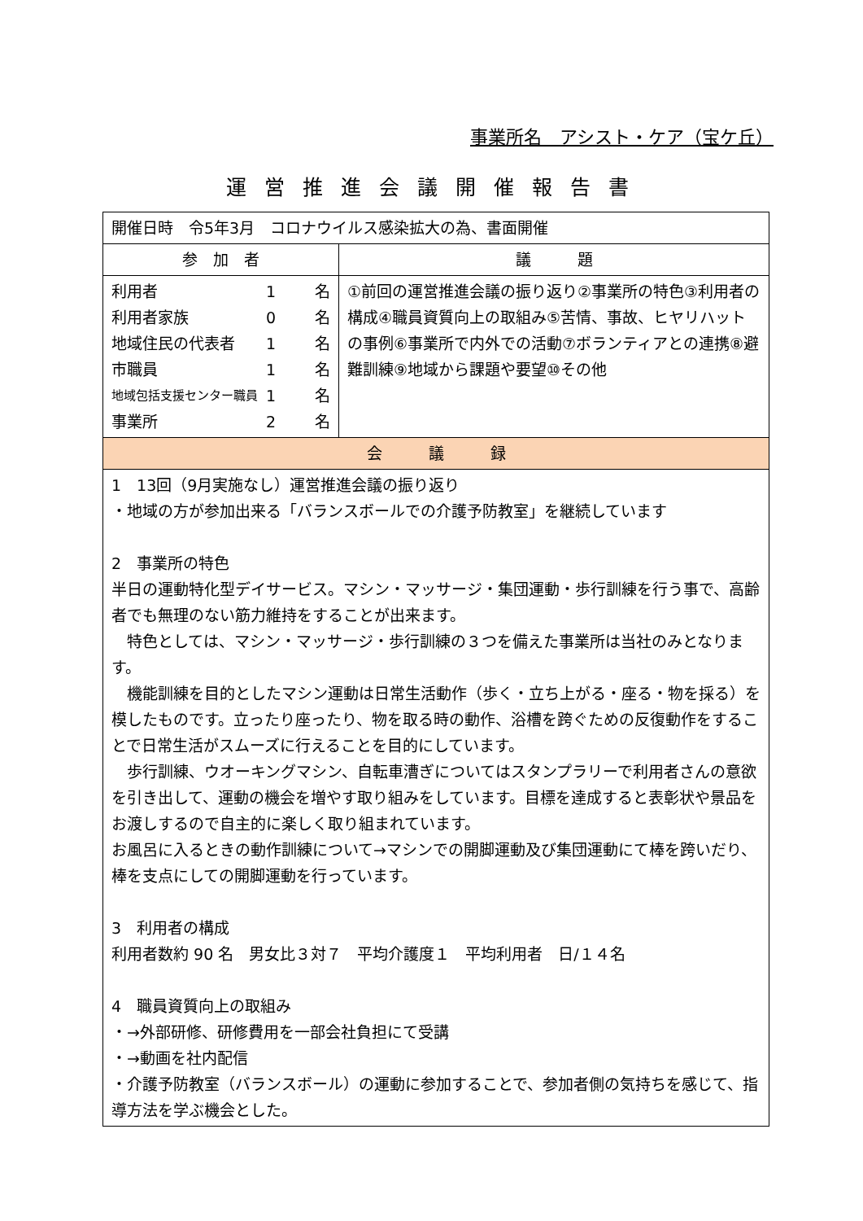事業所名　アシスト・ケア（宝ケ丘）
運営推進会議開催報告書
| 開催日時 令5年3月 コロナウイルス感染拡大の為、書面開催 | |
| 参 加 者 | 議 題 |
| 利用者 1 名 利用者家族 0 名 地域住民の代表者 1 名 市職員 1 名 地域包括支援センター職員 1 名 事業所 2 名 | ①前回の運営推進会議の振り返り②事業所の特色③利用者の構成④職員資質向上の取組み⑤苦情、事故、ヒヤリハットの事例⑥事業所で内外での活動⑦ボランティアとの連携⑧避難訓練⑨地域から課題や要望⑩その他 |
| 会 議 録 | |
| 1 13回（9月実施なし）運営推進会議の振り返り ・地域の方が参加出来る「バランスボールでの介護予防教室」を継続しています 2 事業所の特色 半日の運動特化型デイサービス。マシン・マッサージ・集団運動・歩行訓練を行う事で、高齢者でも無理のない筋力維持をすることが出来ます。 特色としては、マシン・マッサージ・歩行訓練の３つを備えた事業所は当社のみとなります。 機能訓練を目的としたマシン運動は日常生活動作（歩く・立ち上がる・座る・物を採る）を模したものです。立ったり座ったり、物を取る時の動作、浴槽を跨ぐための反復動作をすることで日常生活がスムーズに行えることを目的にしています。 歩行訓練、ウオーキングマシン、自転車漕ぎについてはスタンプラリーで利用者さんの意欲を引き出して、運動の機会を増やす取り組みをしています。目標を達成すると表彰状や景品をお渡しするので自主的に楽しく取り組まれています。 お風呂に入るときの動作訓練について→マシンでの開脚運動及び集団運動にて棒を跨いだり、棒を支点にしての開脚運動を行っています。 3 利用者の構成 利用者数約 90 名 男女比３対７ 平均介護度１ 平均利用者 日/１４名 4 職員資質向上の取組み ・→外部研修、研修費用を一部会社負担にて受講 ・→動画を社内配信 ・介護予防教室（バランスボール）の運動に参加することで、参加者側の気持ちを感じて、指導方法を学ぶ機会とした。 | |